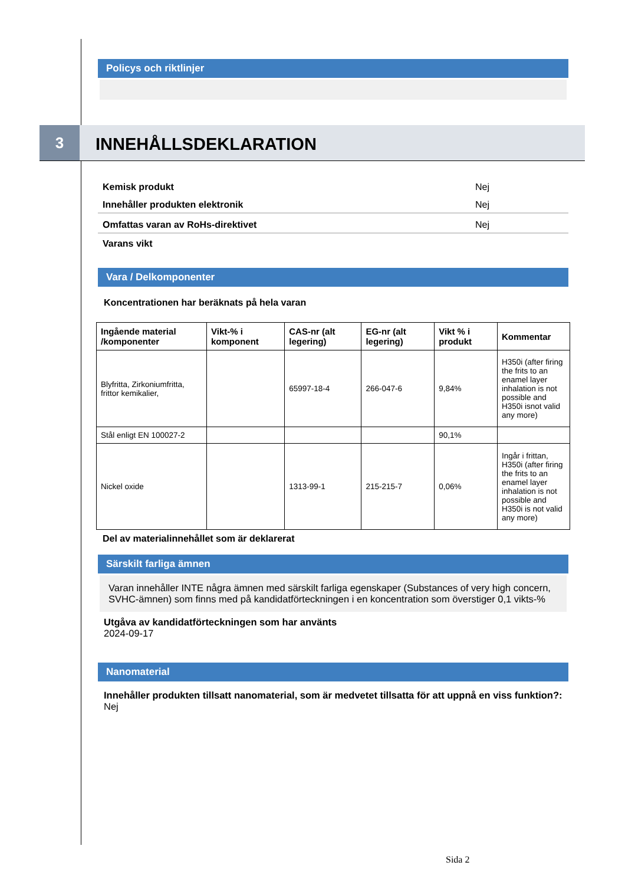Policys och riktlinjer
3 INNEHÅLLSDEKLARATION
Kemisk produkt Nej
Innehåller produkten elektronik Nej
Omfattas varan av RoHs-direktivet Nej
Varans vikt
Vara / Delkomponenter
Koncentrationen har beräknats på hela varan
| Ingående material /komponenter | Vikt-% i komponent | CAS-nr (alt legering) | EG-nr (alt legering) | Vikt % i produkt | Kommentar |
| --- | --- | --- | --- | --- | --- |
| Blyfritta, Zirkoniumfritta, frittor kemikalier, | | 65997-18-4 | 266-047-6 | 9,84% | H350i (after firing the frits to an enamel layer inhalation is not possible and H350i isnot valid any more) |
| Stål enligt EN 100027-2 | | | | 90,1% | |
| Nickel oxide | | 1313-99-1 | 215-215-7 | 0,06% | Ingår i frittan, H350i (after firing the frits to an enamel layer inhalation is not possible and H350i is not valid any more) |
Del av materialinnehållet som är deklarerat
Särskilt farliga ämnen
Varan innehåller INTE några ämnen med särskilt farliga egenskaper (Substances of very high concern, SVHC-ämnen) som finns med på kandidatförteckningen i en koncentration som överstiger 0,1 vikts-%
Utgåva av kandidatförteckningen som har använts
2024-09-17
Nanomaterial
Innehåller produkten tillsatt nanomaterial, som är medvetet tillsatta för att uppnå en viss funktion?: Nej
Sida 2